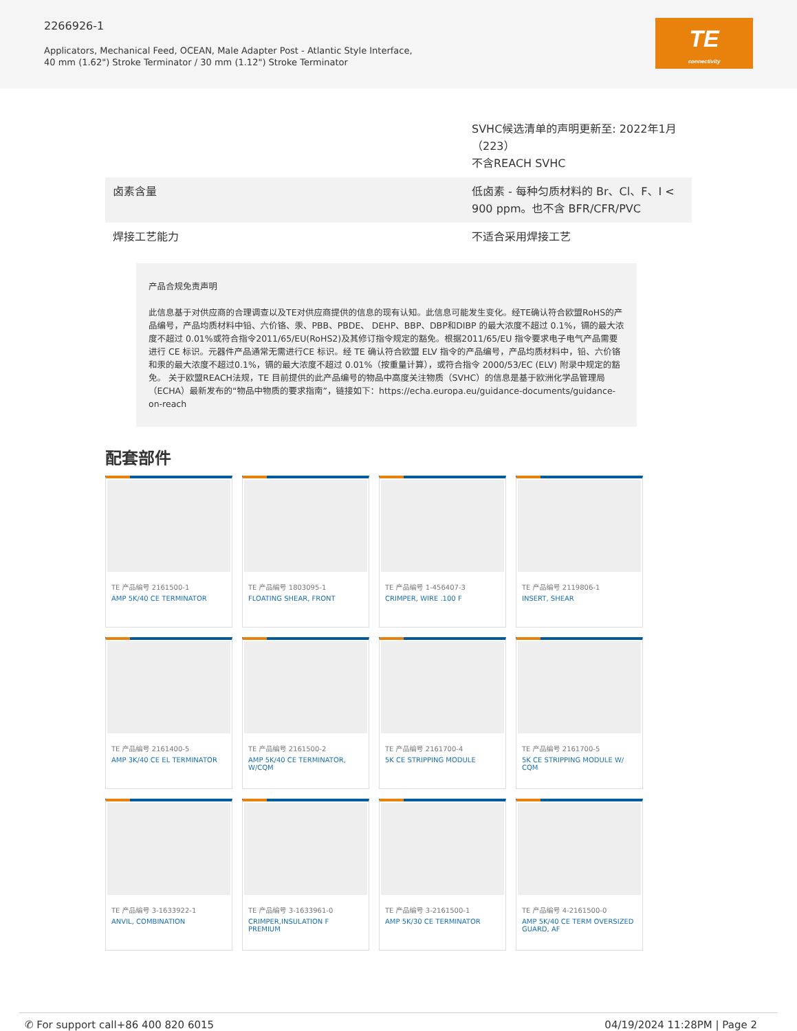2266926-1
Applicators, Mechanical Feed, OCEAN, Male Adapter Post - Atlantic Style Interface,
40 mm (1.62") Stroke Terminator / 30 mm (1.12") Stroke Terminator
TE
connectivity
| | SVHC候选清单的声明更新至: 2022年1月（223） 不含REACH SVHC |
| 卤素含量 | 低卤素 - 每种匀质材料的 Br、Cl、F、I < 900 ppm。也不含 BFR/CFR/PVC |
| 焊接工艺能力 | 不适合采用焊接工艺 |
产品合规免责声明
此信息基于对供应商的合理调查以及TE对供应商提供的信息的现有认知。此信息可能发生变化。经TE确认符合欧盟RoHS的产品编号，产品均质材料中铅、六价铬、汞、PBB、PBDE、 DEHP、BBP、DBP和DIBP 的最大浓度不超过 0.1%，镉的最大浓度不超过 0.01%或符合指令2011/65/EU(RoHS2)及其修订指令规定的豁免。根据2011/65/EU 指令要求电子电气产品需要进行 CE 标识。元器件产品通常无需进行CE 标识。经 TE 确认符合欧盟 ELV 指令的产品编号，产品均质材料中，铅、六价铬和汞的最大浓度不超过0.1%，镉的最大浓度不超过 0.01%（按重量计算），或符合指令 2000/53/EC (ELV) 附录中规定的豁免。 关于欧盟REACH法规，TE 目前提供的此产品编号的物品中高度关注物质（SVHC）的信息是基于欧洲化学品管理局（ECHA）最新发布的“物品中物质的要求指南”，链接如下：https://echa.europa.eu/guidance-documents/guidance-on-reach
配套部件
TE 产品编号 2161500-1
AMP 5K/40 CE TERMINATOR
TE 产品编号 1803095-1
FLOATING SHEAR, FRONT
TE 产品编号 1-456407-3
CRIMPER, WIRE .100 F
TE 产品编号 2119806-1
INSERT, SHEAR
TE 产品编号 2161400-5
AMP 3K/40 CE EL TERMINATOR
TE 产品编号 2161500-2
AMP 5K/40 CE TERMINATOR, W/CQM
TE 产品编号 2161700-4
5K CE STRIPPING MODULE
TE 产品编号 2161700-5
5K CE STRIPPING MODULE W/ CQM
TE 产品编号 3-1633922-1
ANVIL, COMBINATION
TE 产品编号 3-1633961-0
CRIMPER,INSULATION F PREMIUM
TE 产品编号 3-2161500-1
AMP 5K/30 CE TERMINATOR
TE 产品编号 4-2161500-0
AMP 5K/40 CE TERM OVERSIZED GUARD, AF
✆ For support call+86 400 820 6015 04/19/2024 11:28PM | Page 2